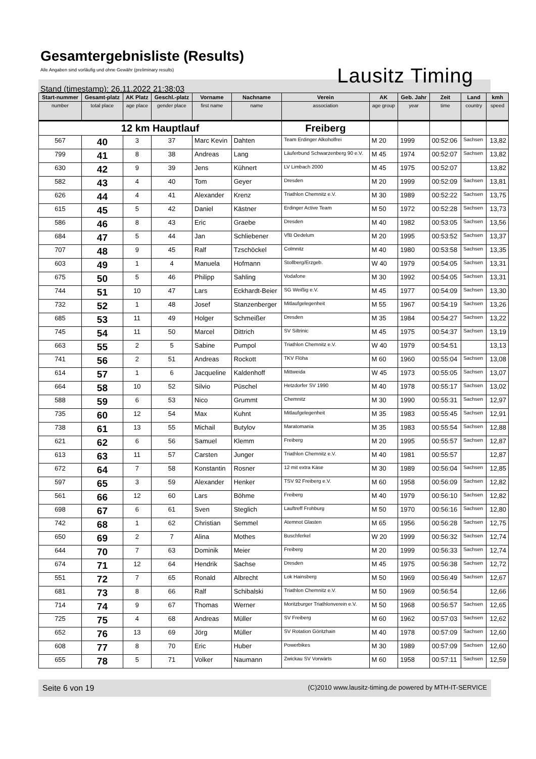Gesamtergebnisliste (Results)
Alle Angaben sind vorläufig und ohne Gewähr (preliminary results)
Lausitz Timing
Stand (timestamp): 26.11.2022 21:38:03
| Start-nummer | Gesamt-platz | AK Platz | Geschl.-platz | Vorname | Nachname | Verein | AK | Geb. Jahr | Zeit | Land | kmh |
| --- | --- | --- | --- | --- | --- | --- | --- | --- | --- | --- | --- |
| number | total place | age place | gender place | first name | name | association | age group | year | time | country | speed |
| 12 km Hauptlauf | | | | | | Freiberg | | | | | |
| 567 | 40 | 3 | 37 | Marc Kevin | Dahten | Team Erdinger Alkoholfrei | M 20 | 1999 | 00:52:06 | Sachsen | 13,82 |
| 799 | 41 | 8 | 38 | Andreas | Lang | Läuferbund Schwarzenberg 90 e.V. | M 45 | 1974 | 00:52:07 | Sachsen | 13,82 |
| 630 | 42 | 9 | 39 | Jens | Kühnert | LV Limbach 2000 | M 45 | 1975 | 00:52:07 | | 13,82 |
| 582 | 43 | 4 | 40 | Tom | Geyer | Dresden | M 20 | 1999 | 00:52:09 | Sachsen | 13,81 |
| 626 | 44 | 4 | 41 | Alexander | Krenz | Triathlon Chemnitz e.V. | M 30 | 1989 | 00:52:22 | Sachsen | 13,75 |
| 615 | 45 | 5 | 42 | Daniel | Kästner | Erdinger Active Team | M 50 | 1972 | 00:52:28 | Sachsen | 13,73 |
| 586 | 46 | 8 | 43 | Eric | Graebe | Dresden | M 40 | 1982 | 00:53:05 | Sachsen | 13,56 |
| 684 | 47 | 5 | 44 | Jan | Schliebener | VfB Oedelum | M 20 | 1995 | 00:53:52 | Sachsen | 13,37 |
| 707 | 48 | 9 | 45 | Ralf | Tzschöckel | Colmnitz | M 40 | 1980 | 00:53:58 | Sachsen | 13,35 |
| 603 | 49 | 1 | 4 | Manuela | Hofmann | Stollberg/Erzgeb. | W 40 | 1979 | 00:54:05 | Sachsen | 13,31 |
| 675 | 50 | 5 | 46 | Philipp | Sahling | Vodafone | M 30 | 1992 | 00:54:05 | Sachsen | 13,31 |
| 744 | 51 | 10 | 47 | Lars | Eckhardt-Beier | SG Weißig e.V. | M 45 | 1977 | 00:54:09 | Sachsen | 13,30 |
| 732 | 52 | 1 | 48 | Josef | Stanzenberger | Mitlaufgelegenheit | M 55 | 1967 | 00:54:19 | Sachsen | 13,26 |
| 685 | 53 | 11 | 49 | Holger | Schmeißer | Dresden | M 35 | 1984 | 00:54:27 | Sachsen | 13,22 |
| 745 | 54 | 11 | 50 | Marcel | Dittrich | SV Siltrinic | M 45 | 1975 | 00:54:37 | Sachsen | 13,19 |
| 663 | 55 | 2 | 5 | Sabine | Pumpol | Triathlon Chemnitz e.V. | W 40 | 1979 | 00:54:51 | | 13,13 |
| 741 | 56 | 2 | 51 | Andreas | Rockott | TKV Flöha | M 60 | 1960 | 00:55:04 | Sachsen | 13,08 |
| 614 | 57 | 1 | 6 | Jacqueline | Kaldenhoff | Mittweida | W 45 | 1973 | 00:55:05 | Sachsen | 13,07 |
| 664 | 58 | 10 | 52 | Silvio | Püschel | Hetzdorfer SV 1990 | M 40 | 1978 | 00:55:17 | Sachsen | 13,02 |
| 588 | 59 | 6 | 53 | Nico | Grummt | Chemnitz | M 30 | 1990 | 00:55:31 | Sachsen | 12,97 |
| 735 | 60 | 12 | 54 | Max | Kuhnt | Mitlaufgelegenheit | M 35 | 1983 | 00:55:45 | Sachsen | 12,91 |
| 738 | 61 | 13 | 55 | Michail | Butylov | Maratomania | M 35 | 1983 | 00:55:54 | Sachsen | 12,88 |
| 621 | 62 | 6 | 56 | Samuel | Klemm | Freiberg | M 20 | 1995 | 00:55:57 | Sachsen | 12,87 |
| 613 | 63 | 11 | 57 | Carsten | Junger | Triathlon Chemnitz e.V. | M 40 | 1981 | 00:55:57 | | 12,87 |
| 672 | 64 | 7 | 58 | Konstantin | Rosner | 12 mit extra Käse | M 30 | 1989 | 00:56:04 | Sachsen | 12,85 |
| 597 | 65 | 3 | 59 | Alexander | Henker | TSV 92 Freiberg e.V. | M 60 | 1958 | 00:56:09 | Sachsen | 12,82 |
| 561 | 66 | 12 | 60 | Lars | Böhme | Freiberg | M 40 | 1979 | 00:56:10 | Sachsen | 12,82 |
| 698 | 67 | 6 | 61 | Sven | Steglich | Lauftreff Frohburg | M 50 | 1970 | 00:56:16 | Sachsen | 12,80 |
| 742 | 68 | 1 | 62 | Christian | Semmel | Atemnot Glasten | M 65 | 1956 | 00:56:28 | Sachsen | 12,75 |
| 650 | 69 | 2 | 7 | Alina | Mothes | Buschferkel | W 20 | 1999 | 00:56:32 | Sachsen | 12,74 |
| 644 | 70 | 7 | 63 | Dominik | Meier | Freiberg | M 20 | 1999 | 00:56:33 | Sachsen | 12,74 |
| 674 | 71 | 12 | 64 | Hendrik | Sachse | Dresden | M 45 | 1975 | 00:56:38 | Sachsen | 12,72 |
| 551 | 72 | 7 | 65 | Ronald | Albrecht | Lok Hainsberg | M 50 | 1969 | 00:56:49 | Sachsen | 12,67 |
| 681 | 73 | 8 | 66 | Ralf | Schibalski | Triathlon Chemnitz e.V. | M 50 | 1969 | 00:56:54 | | 12,66 |
| 714 | 74 | 9 | 67 | Thomas | Werner | Moritzburger Triathlonverein e.V. | M 50 | 1968 | 00:56:57 | Sachsen | 12,65 |
| 725 | 75 | 4 | 68 | Andreas | Müller | SV Freiberg | M 60 | 1962 | 00:57:03 | Sachsen | 12,62 |
| 652 | 76 | 13 | 69 | Jörg | Müller | SV Rotation Göritzhain | M 40 | 1978 | 00:57:09 | Sachsen | 12,60 |
| 608 | 77 | 8 | 70 | Eric | Huber | Powerbikes | M 30 | 1989 | 00:57:09 | Sachsen | 12,60 |
| 655 | 78 | 5 | 71 | Volker | Naumann | Zwickau SV Vorwärts | M 60 | 1958 | 00:57:11 | Sachsen | 12,59 |
Seite 6 von 19 (C)2010 www.lausitz-timing.de powered by MTH-IT-SERVICE